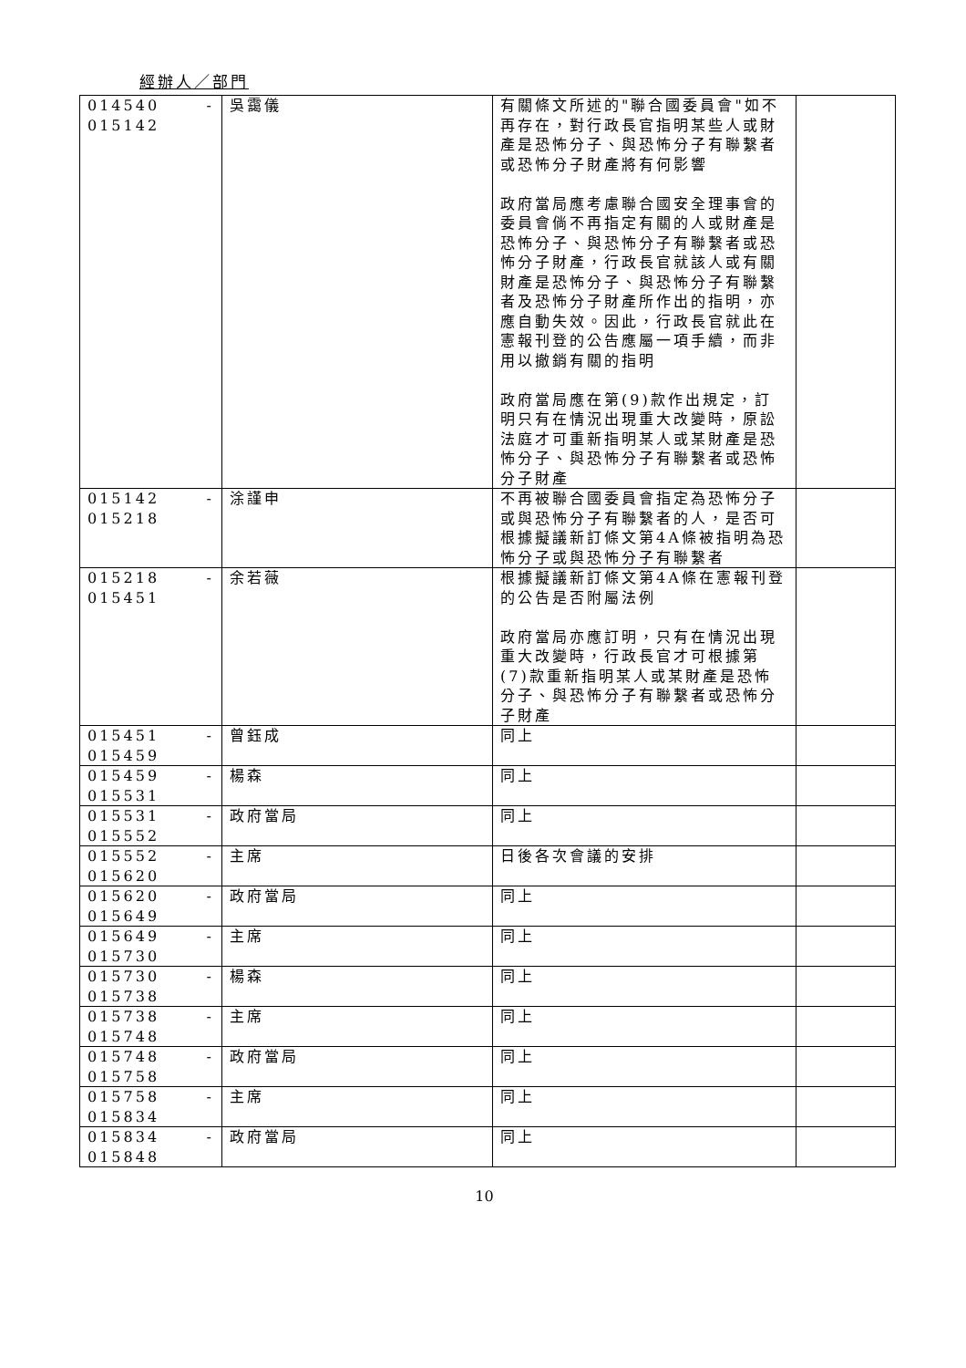經辦人／部門
| 014540 - 015142 | 吳靄儀 | 有關條文所述的"聯合國委員會"如不再存在，對行政長官指明某些人或財產是恐怖分子、與恐怖分子有聯繫者或恐怖分子財產將有何影響 政府當局應考慮聯合國安全理事會的委員會倘不再指定有關的人或財產是恐怖分子、與恐怖分子有聯繫者或恐怖分子財產，行政長官就該人或有關財產是恐怖分子、與恐怖分子有聯繫者及恐怖分子財產所作出的指明，亦應自動失效。因此，行政長官就此在憲報刊登的公告應屬一項手續，而非用以撤銷有關的指明 政府當局應在第(9)款作出規定，訂明只有在情況出現重大改變時，原訟法庭才可重新指明某人或某財產是恐怖分子、與恐怖分子有聯繫者或恐怖分子財產 | |
| 015142 - 015218 | 涂謹申 | 不再被聯合國委員會指定為恐怖分子或與恐怖分子有聯繫者的人，是否可根據擬議新訂條文第4A條被指明為恐怖分子或與恐怖分子有聯繫者 | |
| 015218 - 015451 | 余若薇 | 根據擬議新訂條文第4A條在憲報刊登的公告是否附屬法例 政府當局亦應訂明，只有在情況出現重大改變時，行政長官才可根據第(7)款重新指明某人或某財產是恐怖分子、與恐怖分子有聯繫者或恐怖分子財產 | |
| 015451 - 015459 | 曾鈺成 | 同上 | |
| 015459 - 015531 | 楊森 | 同上 | |
| 015531 - 015552 | 政府當局 | 同上 | |
| 015552 - 015620 | 主席 | 日後各次會議的安排 | |
| 015620 - 015649 | 政府當局 | 同上 | |
| 015649 - 015730 | 主席 | 同上 | |
| 015730 - 015738 | 楊森 | 同上 | |
| 015738 - 015748 | 主席 | 同上 | |
| 015748 - 015758 | 政府當局 | 同上 | |
| 015758 - 015834 | 主席 | 同上 | |
| 015834 - 015848 | 政府當局 | 同上 | |
10